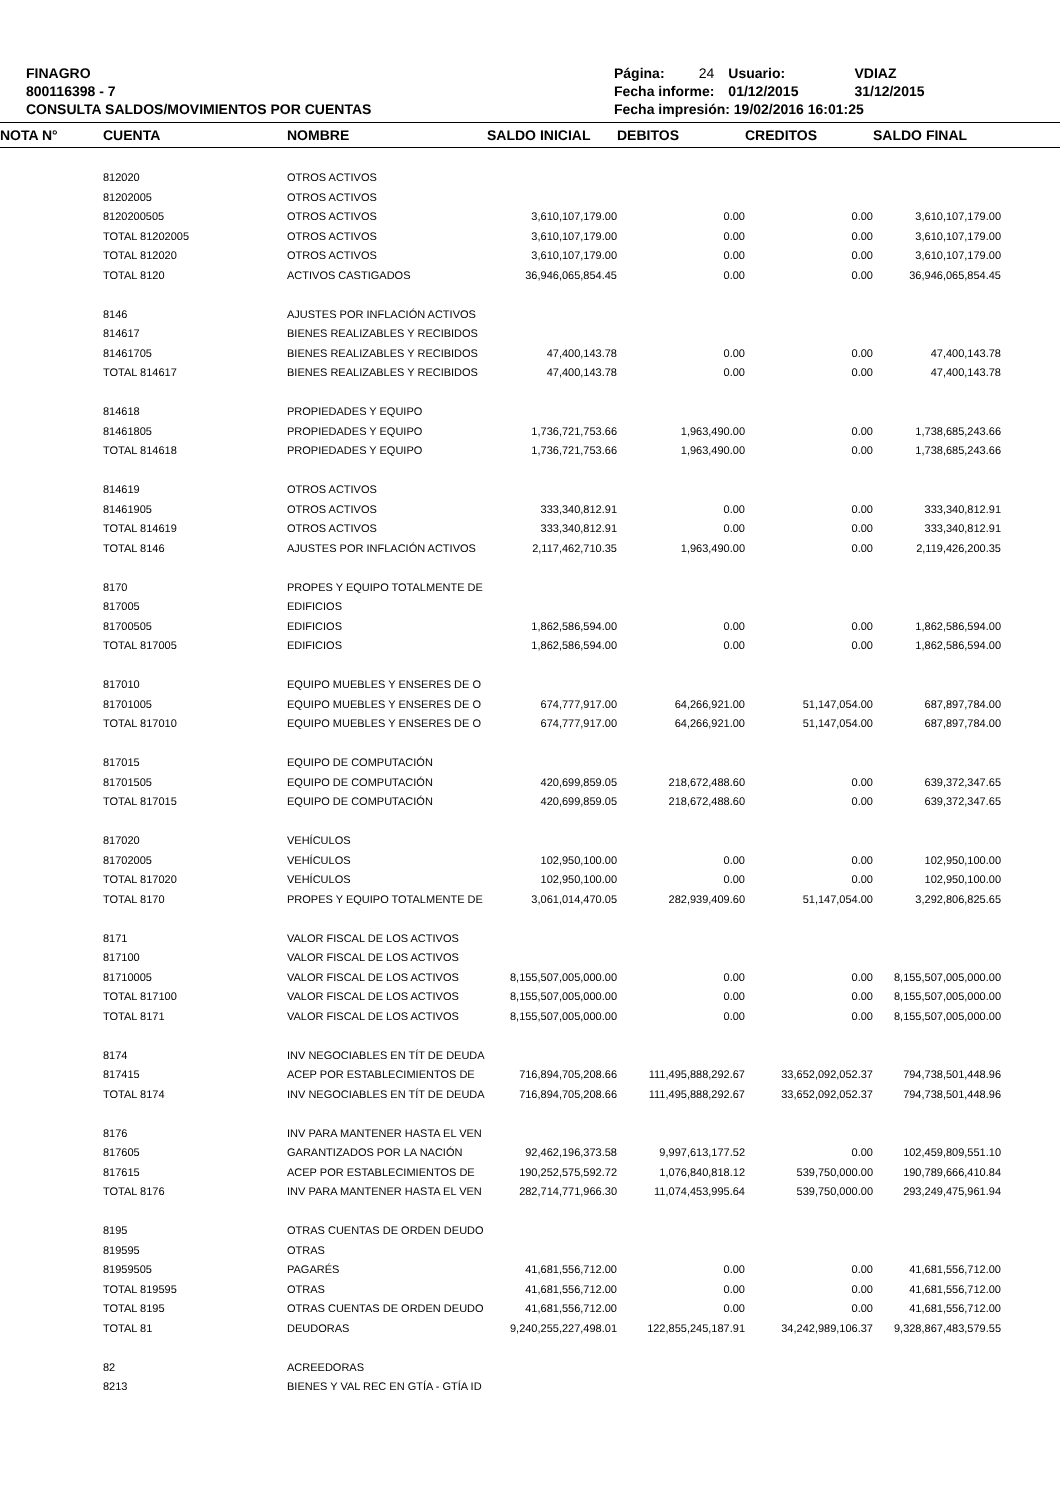FINAGRO
800116398 - 7
CONSULTA SALDOS/MOVIMIENTOS POR CUENTAS
| Página: | 24 | Usuario: | VDIAZ |
| Fecha informe: | | 01/12/2015 | 31/12/2015 |
| Fecha impresión: 19/02/2016 16:01:25 | | | |
| NOTA N° | CUENTA | NOMBRE | SALDO INICIAL | DEBITOS | CREDITOS | SALDO FINAL | |
| --- | --- | --- | --- | --- | --- | --- | --- |
| | 812020 | OTROS ACTIVOS | | | | | |
| | 81202005 | OTROS ACTIVOS | | | | | |
| | 8120200505 | OTROS ACTIVOS | 3,610,107,179.00 | 0.00 | 0.00 | 3,610,107,179.00 | |
| | TOTAL 81202005 | OTROS ACTIVOS | 3,610,107,179.00 | 0.00 | 0.00 | 3,610,107,179.00 | |
| | TOTAL 812020 | OTROS ACTIVOS | 3,610,107,179.00 | 0.00 | 0.00 | 3,610,107,179.00 | |
| | TOTAL 8120 | ACTIVOS CASTIGADOS | 36,946,065,854.45 | 0.00 | 0.00 | 36,946,065,854.45 | |
| | 8146 | AJUSTES POR INFLACIÓN ACTIVOS | | | | | |
| | 814617 | BIENES REALIZABLES Y RECIBIDOS | | | | | |
| | 81461705 | BIENES REALIZABLES Y RECIBIDOS | 47,400,143.78 | 0.00 | 0.00 | 47,400,143.78 | |
| | TOTAL 814617 | BIENES REALIZABLES Y RECIBIDOS | 47,400,143.78 | 0.00 | 0.00 | 47,400,143.78 | |
| | 814618 | PROPIEDADES Y EQUIPO | | | | | |
| | 81461805 | PROPIEDADES Y EQUIPO | 1,736,721,753.66 | 1,963,490.00 | 0.00 | 1,738,685,243.66 | |
| | TOTAL 814618 | PROPIEDADES Y EQUIPO | 1,736,721,753.66 | 1,963,490.00 | 0.00 | 1,738,685,243.66 | |
| | 814619 | OTROS ACTIVOS | | | | | |
| | 81461905 | OTROS ACTIVOS | 333,340,812.91 | 0.00 | 0.00 | 333,340,812.91 | |
| | TOTAL 814619 | OTROS ACTIVOS | 333,340,812.91 | 0.00 | 0.00 | 333,340,812.91 | |
| | TOTAL 8146 | AJUSTES POR INFLACIÓN ACTIVOS | 2,117,462,710.35 | 1,963,490.00 | 0.00 | 2,119,426,200.35 | |
| | 8170 | PROPES Y EQUIPO TOTALMENTE DE | | | | | |
| | 817005 | EDIFICIOS | | | | | |
| | 81700505 | EDIFICIOS | 1,862,586,594.00 | 0.00 | 0.00 | 1,862,586,594.00 | |
| | TOTAL 817005 | EDIFICIOS | 1,862,586,594.00 | 0.00 | 0.00 | 1,862,586,594.00 | |
| | 817010 | EQUIPO MUEBLES Y ENSERES DE O | | | | | |
| | 81701005 | EQUIPO MUEBLES Y ENSERES DE O | 674,777,917.00 | 64,266,921.00 | 51,147,054.00 | 687,897,784.00 | |
| | TOTAL 817010 | EQUIPO MUEBLES Y ENSERES DE O | 674,777,917.00 | 64,266,921.00 | 51,147,054.00 | 687,897,784.00 | |
| | 817015 | EQUIPO DE COMPUTACIÓN | | | | | |
| | 81701505 | EQUIPO DE COMPUTACIÓN | 420,699,859.05 | 218,672,488.60 | 0.00 | 639,372,347.65 | |
| | TOTAL 817015 | EQUIPO DE COMPUTACIÓN | 420,699,859.05 | 218,672,488.60 | 0.00 | 639,372,347.65 | |
| | 817020 | VEHÍCULOS | | | | | |
| | 81702005 | VEHÍCULOS | 102,950,100.00 | 0.00 | 0.00 | 102,950,100.00 | |
| | TOTAL 817020 | VEHÍCULOS | 102,950,100.00 | 0.00 | 0.00 | 102,950,100.00 | |
| | TOTAL 8170 | PROPES Y EQUIPO TOTALMENTE DE | 3,061,014,470.05 | 282,939,409.60 | 51,147,054.00 | 3,292,806,825.65 | |
| | 8171 | VALOR FISCAL DE LOS ACTIVOS | | | | | |
| | 817100 | VALOR FISCAL DE LOS ACTIVOS | | | | | |
| | 81710005 | VALOR FISCAL DE LOS ACTIVOS | 8,155,507,005,000.00 | 0.00 | 0.00 | 8,155,507,005,000.00 | |
| | TOTAL 817100 | VALOR FISCAL DE LOS ACTIVOS | 8,155,507,005,000.00 | 0.00 | 0.00 | 8,155,507,005,000.00 | |
| | TOTAL 8171 | VALOR FISCAL DE LOS ACTIVOS | 8,155,507,005,000.00 | 0.00 | 0.00 | 8,155,507,005,000.00 | |
| | 8174 | INV NEGOCIABLES EN TÍT DE DEUDA | | | | | |
| | 817415 | ACEP POR ESTABLECIMIENTOS DE | 716,894,705,208.66 | 111,495,888,292.67 | 33,652,092,052.37 | 794,738,501,448.96 | |
| | TOTAL 8174 | INV NEGOCIABLES EN TÍT DE DEUDA | 716,894,705,208.66 | 111,495,888,292.67 | 33,652,092,052.37 | 794,738,501,448.96 | |
| | 8176 | INV PARA MANTENER HASTA EL VEN | | | | | |
| | 817605 | GARANTIZADOS POR LA NACIÓN | 92,462,196,373.58 | 9,997,613,177.52 | 0.00 | 102,459,809,551.10 | |
| | 817615 | ACEP POR ESTABLECIMIENTOS DE | 190,252,575,592.72 | 1,076,840,818.12 | 539,750,000.00 | 190,789,666,410.84 | |
| | TOTAL 8176 | INV PARA MANTENER HASTA EL VEN | 282,714,771,966.30 | 11,074,453,995.64 | 539,750,000.00 | 293,249,475,961.94 | |
| | 8195 | OTRAS CUENTAS DE ORDEN DEUDO | | | | | |
| | 819595 | OTRAS | | | | | |
| | 81959505 | PAGARÉS | 41,681,556,712.00 | 0.00 | 0.00 | 41,681,556,712.00 | |
| | TOTAL 819595 | OTRAS | 41,681,556,712.00 | 0.00 | 0.00 | 41,681,556,712.00 | |
| | TOTAL 8195 | OTRAS CUENTAS DE ORDEN DEUDO | 41,681,556,712.00 | 0.00 | 0.00 | 41,681,556,712.00 | |
| | TOTAL 81 | DEUDORAS | 9,240,255,227,498.01 | 122,855,245,187.91 | 34,242,989,106.37 | 9,328,867,483,579.55 | |
| | 82 | ACREEDORAS | | | | | |
| | 8213 | BIENES Y VAL REC EN GTÍA - GTÍA ID | | | | | |